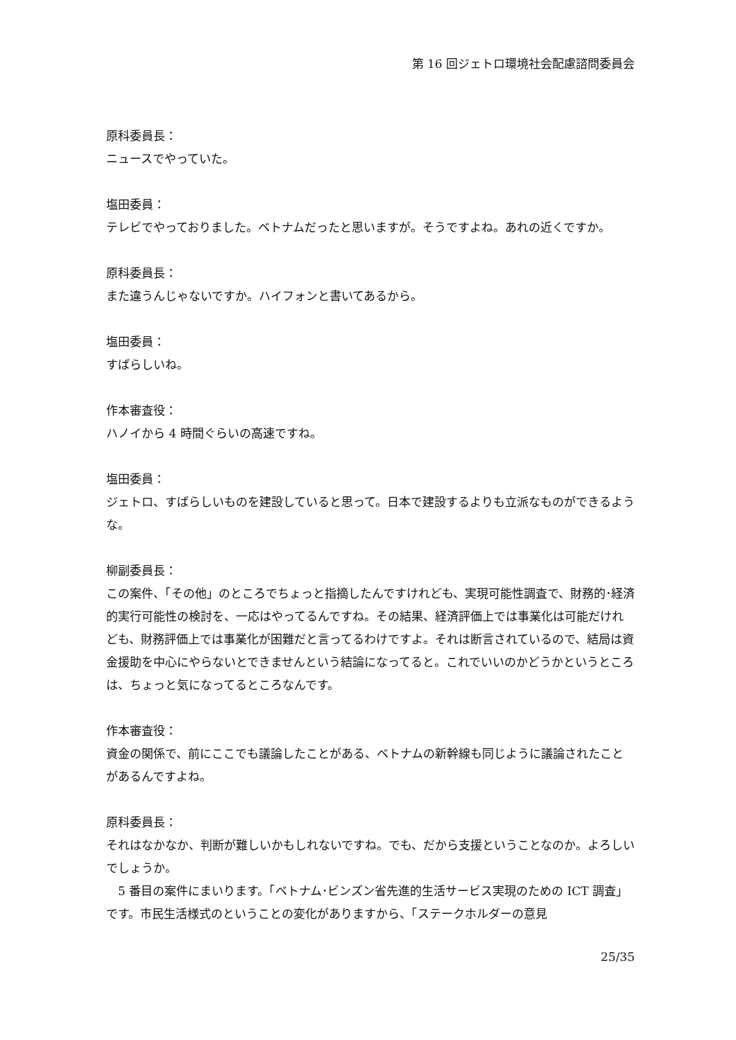第 16 回ジェトロ環境社会配慮諮問委員会
原科委員長：
ニュースでやっていた。
塩田委員：
テレビでやっておりました。ベトナムだったと思いますが。そうですよね。あれの近くですか。
原科委員長：
また違うんじゃないですか。ハイフォンと書いてあるから。
塩田委員：
すばらしいね。
作本審査役：
ハノイから 4 時間ぐらいの高速ですね。
塩田委員：
ジェトロ、すばらしいものを建設していると思って。日本で建設するよりも立派なものができるような。
柳副委員長：
この案件、「その他」のところでちょっと指摘したんですけれども、実現可能性調査で、財務的･経済的実行可能性の検討を、一応はやってるんですね。その結果、経済評価上では事業化は可能だけれども、財務評価上では事業化が困難だと言ってるわけですよ。それは断言されているので、結局は資金援助を中心にやらないとできませんという結論になってると。これでいいのかどうかというところは、ちょっと気になってるところなんです。
作本審査役：
資金の関係で、前にここでも議論したことがある、ベトナムの新幹線も同じように議論されたことがあるんですよね。
原科委員長：
それはなかなか、判断が難しいかもしれないですね。でも、だから支援ということなのか。よろしいでしょうか。
　5 番目の案件にまいります。「ベトナム･ビンズン省先進的生活サービス実現のための ICT 調査」です。市民生活様式のということの変化がありますから、「ステークホルダーの意見
25/35